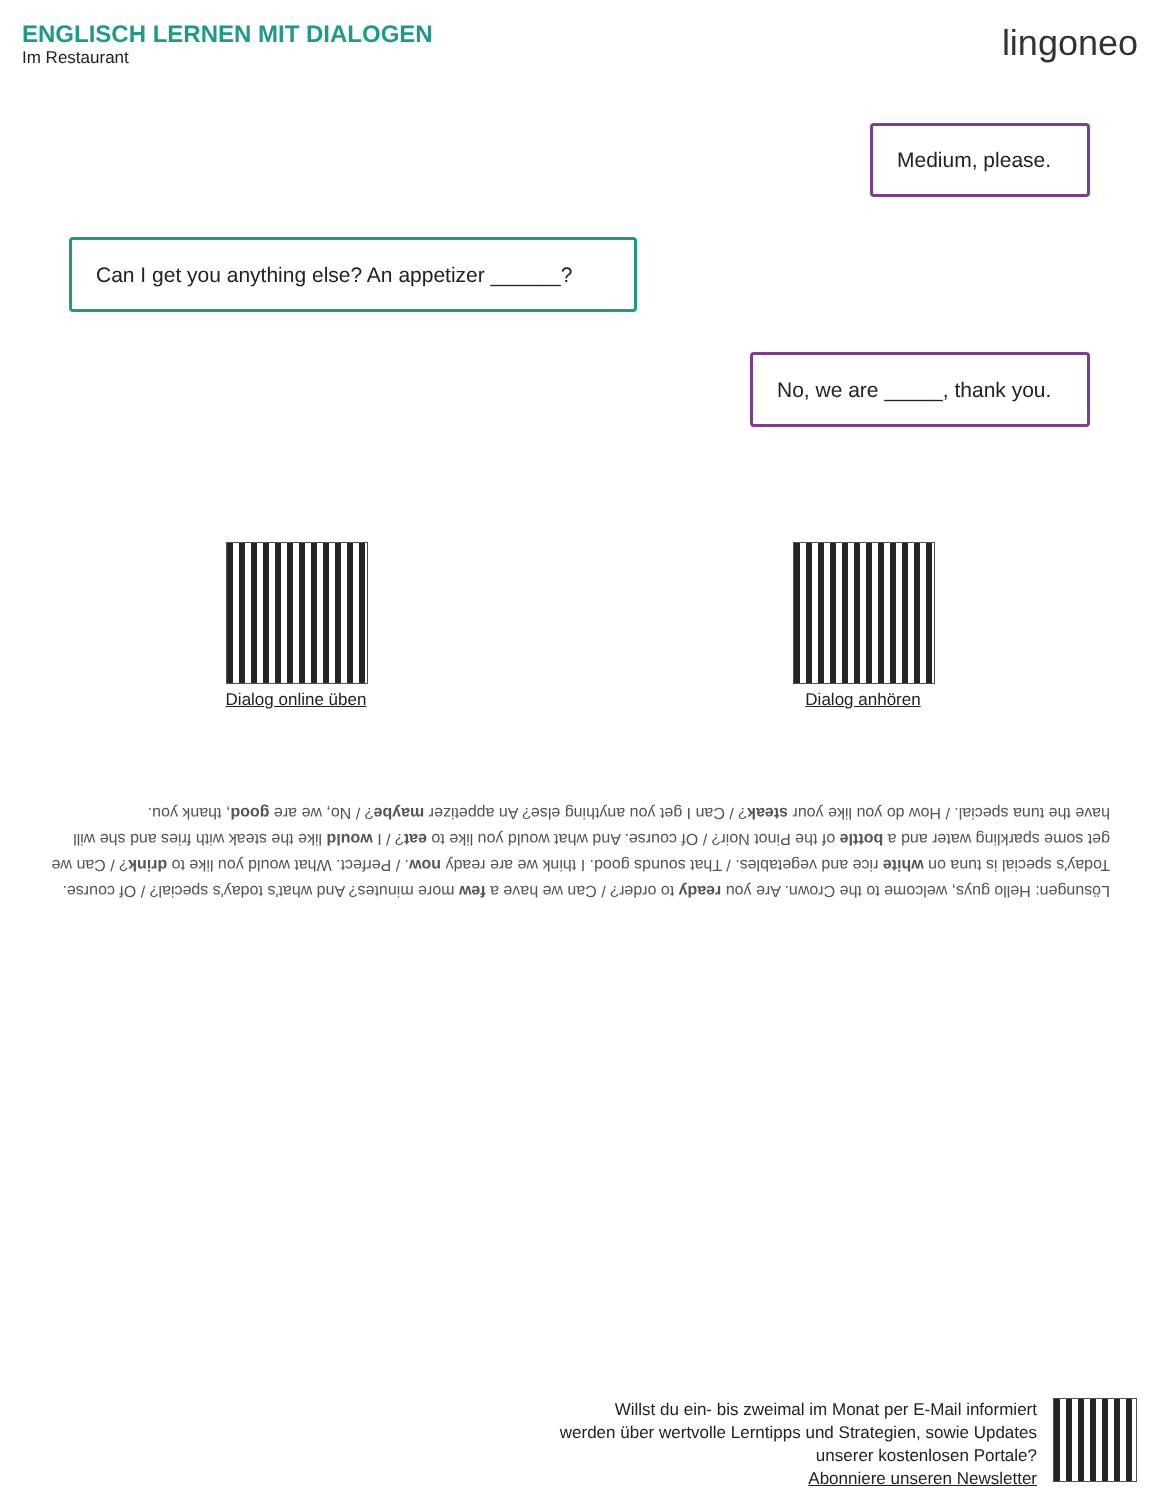ENGLISCH LERNEN MIT DIALOGEN
Im Restaurant
lingoneo
Medium, please.
Can I get you anything else? An appetizer ______?
No, we are _____, thank you.
Dialog online üben
Dialog anhören
Lösungen: Hello guys, welcome to the Crown. Are you ready to order? / Can we have a few more minutes? And what's today's special? / Of course. Today's special is tuna on white rice and vegetables. / That sounds good. I think we are ready now. / Perfect. What would you like to drink? / Can we get some sparkling water and a bottle of the Pinot Noir? / Of course. And what would you like to eat? / I would like the steak with fries and she will have the tuna special. / How do you like your steak? / Can I get you anything else? An appetizer maybe? / No, we are good, thank you.
Willst du ein- bis zweimal im Monat per E-Mail informiert
werden über wertvolle Lerntipps und Strategien, sowie Updates
unserer kostenlosen Portale?
Abonniere unseren Newsletter